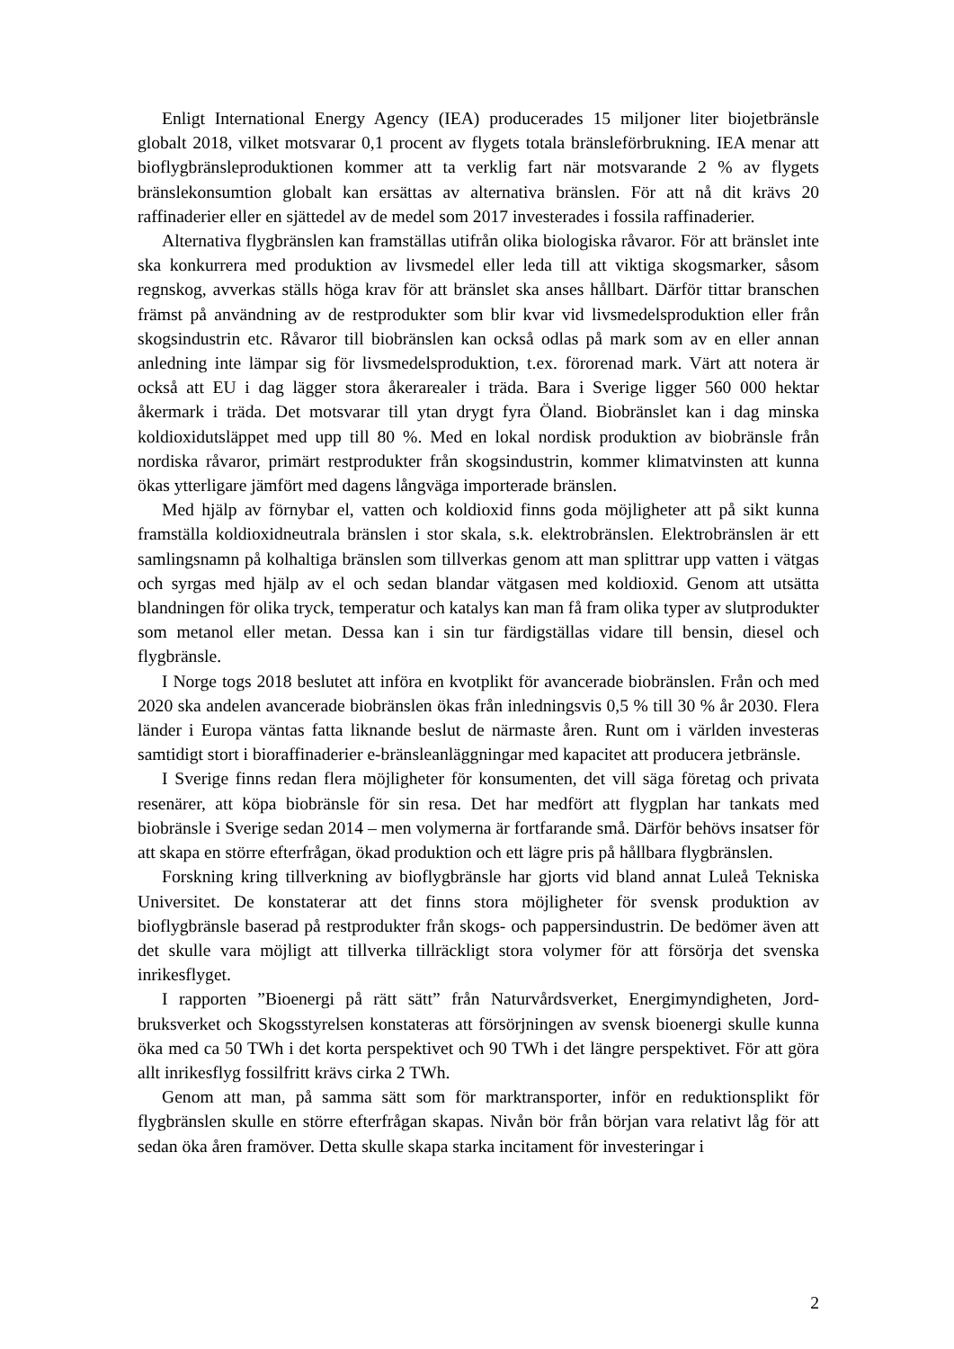Enligt International Energy Agency (IEA) producerades 15 miljoner liter bio­jetbränsle globalt 2018, vilket motsvarar 0,1 procent av flygets totala bränsleförbruk­ning. IEA menar att bioflygbränsleproduktionen kommer att ta verklig fart när motsva­rande 2 % av flygets bränslekonsumtion globalt kan ersättas av alternativa bränslen. För att nå dit krävs 20 raffinaderier eller en sjättedel av de medel som 2017 investerades i fossila raffinaderier.
Alternativa flygbränslen kan framställas utifrån olika biologiska råvaror. För att bränslet inte ska konkurrera med produktion av livsmedel eller leda till att viktiga skogsmarker, såsom regnskog, avverkas ställs höga krav för att bränslet ska anses håll­bart. Därför tittar branschen främst på användning av de restprodukter som blir kvar vid livsmedelsproduktion eller från skogsindustrin etc. Råvaror till biobränslen kan också odlas på mark som av en eller annan anledning inte lämpar sig för livsmedelsprodukt­ion, t.ex. förorenad mark. Värt att notera är också att EU i dag lägger stora åkerarealer i träda. Bara i Sverige ligger 560 000 hektar åkermark i träda. Det motsvarar till ytan drygt fyra Öland. Biobränslet kan i dag minska koldioxidutsläppet med upp till 80 %. Med en lokal nordisk produktion av biobränsle från nordiska råvaror, primärt restpro­dukter från skogsindustrin, kommer klimatvinsten att kunna ökas ytterligare jämfört med dagens långväga importerade bränslen.
Med hjälp av förnybar el, vatten och koldioxid finns goda möjligheter att på sikt kunna framställa koldioxidneutrala bränslen i stor skala, s.k. elektrobränslen. Elektro­bränslen är ett samlingsnamn på kolhaltiga bränslen som tillverkas genom att man splittrar upp vatten i vätgas och syrgas med hjälp av el och sedan blandar vätgasen med koldioxid. Genom att utsätta blandningen för olika tryck, temperatur och katalys kan man få fram olika typer av slutprodukter som metanol eller metan. Dessa kan i sin tur färdigställas vidare till bensin, diesel och flygbränsle.
I Norge togs 2018 beslutet att införa en kvotplikt för avancerade biobränslen. Från och med 2020 ska andelen avancerade biobränslen ökas från inledningsvis 0,5 % till 30 % år 2030. Flera länder i Europa väntas fatta liknande beslut de närmaste åren. Runt om i världen investeras samtidigt stort i bioraffinaderier e-bränsleanläggningar med kapacitet att producera jetbränsle.
I Sverige finns redan flera möjligheter för konsumenten, det vill säga företag och privata resenärer, att köpa biobränsle för sin resa. Det har medfört att flygplan har tan­kats med biobränsle i Sverige sedan 2014 – men volymerna är fortfarande små. Därför behövs insatser för att skapa en större efterfrågan, ökad produktion och ett lägre pris på hållbara flygbränslen.
Forskning kring tillverkning av bioflygbränsle har gjorts vid bland annat Luleå Tek­niska Universitet. De konstaterar att det finns stora möjligheter för svensk produktion av bioflygbränsle baserad på restprodukter från skogs- och pappersindustrin. De bedömer även att det skulle vara möjligt att tillverka tillräckligt stora volymer för att försörja det svenska inrikesflyget.
I rapporten ”Bioenergi på rätt sätt” från Naturvårdsverket, Energimyndigheten, Jord­bruksverket och Skogsstyrelsen konstateras att försörjningen av svensk bioenergi skulle kunna öka med ca 50 TWh i det korta perspektivet och 90 TWh i det längre perspekti­vet. För att göra allt inrikesflyg fossilfritt krävs cirka 2 TWh.
Genom att man, på samma sätt som för marktransporter, inför en reduktionsplikt för flygbränslen skulle en större efterfrågan skapas. Nivån bör från början vara relativt låg för att sedan öka åren framöver. Detta skulle skapa starka incitament för investeringar i
2